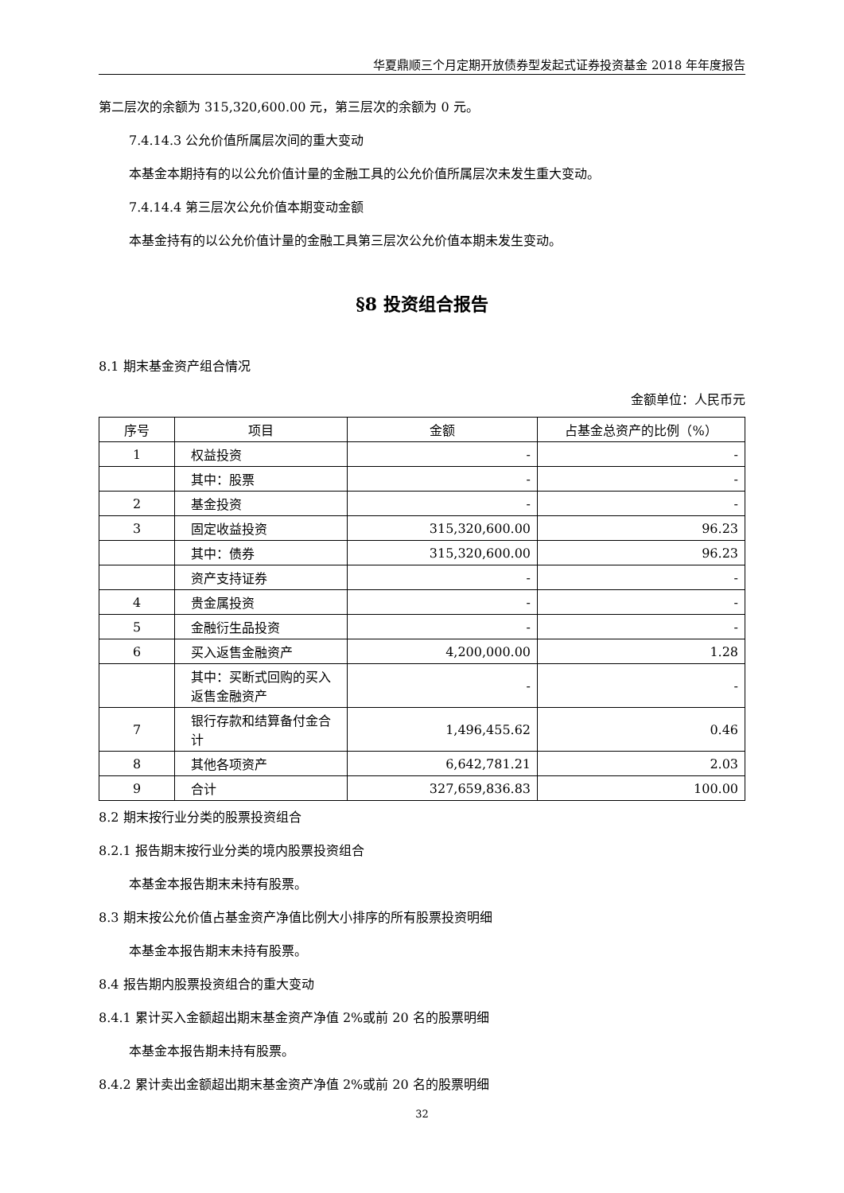华夏鼎顺三个月定期开放债券型发起式证券投资基金 2018 年年度报告
第二层次的余额为 315,320,600.00 元，第三层次的余额为 0 元。
7.4.14.3 公允价值所属层次间的重大变动
本基金本期持有的以公允价值计量的金融工具的公允价值所属层次未发生重大变动。
7.4.14.4 第三层次公允价值本期变动金额
本基金持有的以公允价值计量的金融工具第三层次公允价值本期未发生变动。
§8 投资组合报告
8.1 期末基金资产组合情况
金额单位：人民币元
| 序号 | 项目 | 金额 | 占基金总资产的比例（%） |
| --- | --- | --- | --- |
| 1 | 权益投资 | - | - |
| | 其中：股票 | - | - |
| 2 | 基金投资 | - | - |
| 3 | 固定收益投资 | 315,320,600.00 | 96.23 |
| | 其中：债券 | 315,320,600.00 | 96.23 |
| | 资产支持证券 | - | - |
| 4 | 贵金属投资 | - | - |
| 5 | 金融衍生品投资 | - | - |
| 6 | 买入返售金融资产 | 4,200,000.00 | 1.28 |
| | 其中：买断式回购的买入返售金融资产 | - | - |
| 7 | 银行存款和结算备付金合计 | 1,496,455.62 | 0.46 |
| 8 | 其他各项资产 | 6,642,781.21 | 2.03 |
| 9 | 合计 | 327,659,836.83 | 100.00 |
8.2 期末按行业分类的股票投资组合
8.2.1 报告期末按行业分类的境内股票投资组合
本基金本报告期末未持有股票。
8.3 期末按公允价值占基金资产净值比例大小排序的所有股票投资明细
本基金本报告期末未持有股票。
8.4 报告期内股票投资组合的重大变动
8.4.1 累计买入金额超出期末基金资产净值 2%或前 20 名的股票明细
本基金本报告期未持有股票。
8.4.2 累计卖出金额超出期末基金资产净值 2%或前 20 名的股票明细
32